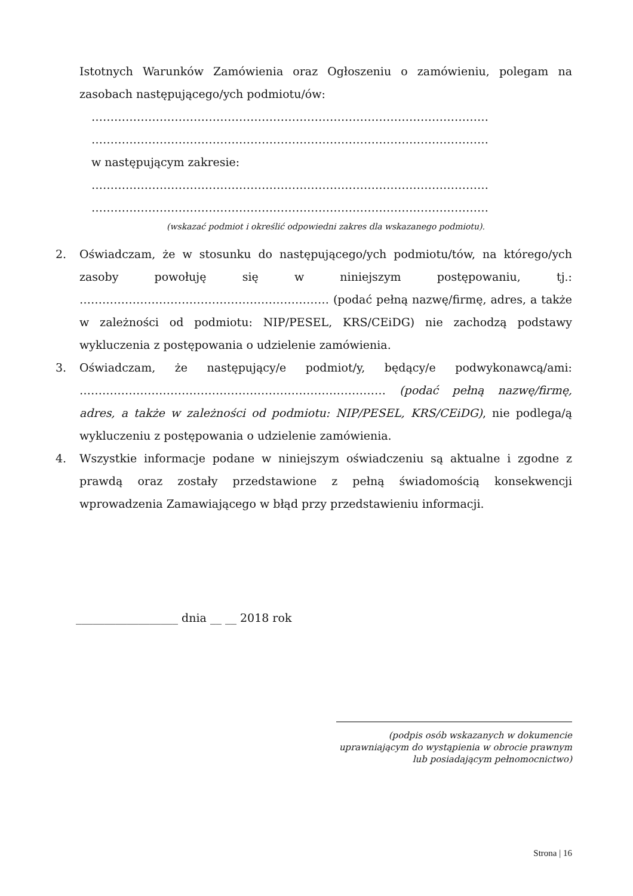Istotnych Warunków Zamówienia oraz Ogłoszeniu o zamówieniu, polegam na zasobach następującego/ych podmiotu/ów:
……………………………………………………………………………………………
……………………………………………………………………………………………
w następującym zakresie:
……………………………………………………………………………………………
……………………………………………………………………………………………
(wskazać podmiot i określić odpowiedni zakres dla wskazanego podmiotu).
2.
Oświadczam, że w stosunku do następującego/ych podmiotu/tów, na którego/ych zasoby powołuję się w niniejszym postępowaniu, tj.: ………………………………………………………… (podać pełną nazwę/firmę, adres, a także w zależności od podmiotu: NIP/PESEL, KRS/CEiDG) nie zachodzą podstawy wykluczenia z postępowania o udzielenie zamówienia.
3.
Oświadczam, że następujący/e podmiot/y, będący/e podwykonawcą/ami: ……………………………………………………………………… (podać pełną nazwę/firmę, adres, a także w zależności od podmiotu: NIP/PESEL, KRS/CEiDG), nie podlega/ą wykluczeniu z postępowania o udzielenie zamówienia.
4.
Wszystkie informacje podane w niniejszym oświadczeniu są aktualne i zgodne z prawdą oraz zostały przedstawione z pełną świadomością konsekwencji wprowadzenia Zamawiającego w błąd przy przedstawieniu informacji.
__________________ dnia __ __ 2018 rok
(podpis osób wskazanych w dokumencie
uprawniającym do wystąpienia w obrocie prawnym
lub posiadającym pełnomocnictwo)
Strona | 16